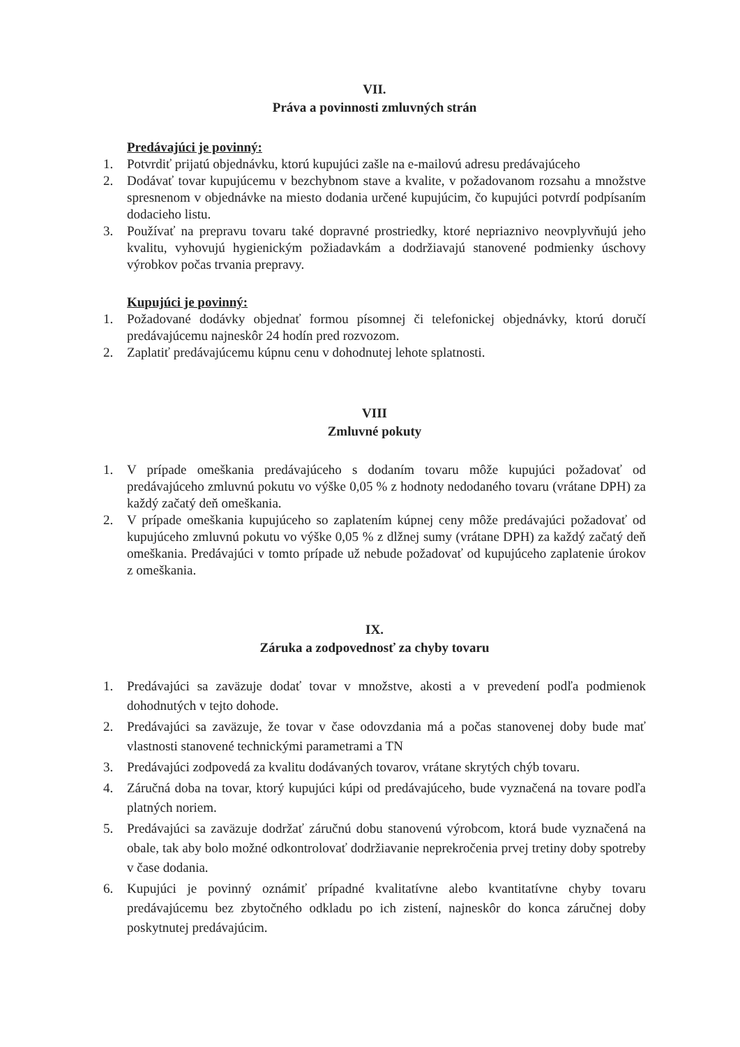VII.
Práva a povinnosti zmluvných strán
Predávajúci je povinný:
1. Potvrdiť prijatú objednávku, ktorú kupujúci zašle na e-mailovú adresu predávajúceho
2. Dodávať tovar kupujúcemu v bezchybnom stave a kvalite, v požadovanom rozsahu a množstve spresnenom v objednávke na miesto dodania určené kupujúcim, čo kupujúci potvrdí podpísaním dodacieho listu.
3. Používať na prepravu tovaru také dopravné prostriedky, ktoré nepriaznivo neovplyvňujú jeho kvalitu, vyhovujú hygienickým požiadavkám a dodržiavajú stanovené podmienky úschovy výrobkov počas trvania prepravy.
Kupujúci je povinný:
1. Požadované dodávky objednať formou písomnej či telefonickej objednávky, ktorú doručí predávajúcemu najneskôr 24 hodín pred rozvozom.
2. Zaplatiť predávajúcemu kúpnu cenu v dohodnutej lehote splatnosti.
VIII
Zmluvné pokuty
1. V prípade omeškania predávajúceho s dodaním tovaru môže kupujúci požadovať od predávajúceho zmluvnú pokutu vo výške 0,05 % z hodnoty nedodaného tovaru (vrátane DPH) za každý začatý deň omeškania.
2. V prípade omeškania kupujúceho so zaplatením kúpnej ceny môže predávajúci požadovať od kupujúceho zmluvnú pokutu vo výške 0,05 % z dlžnej sumy (vrátane DPH) za každý začatý deň omeškania. Predávajúci v tomto prípade už nebude požadovať od kupujúceho zaplatenie úrokov z omeškania.
IX.
Záruka a zodpovednosť za chyby tovaru
1. Predávajúci sa zaväzuje dodať tovar v množstve, akosti a v prevedení podľa podmienok dohodnutých v tejto dohode.
2. Predávajúci sa zaväzuje, že tovar v čase odovzdania má a počas stanovenej doby bude mať vlastnosti stanovené technickými parametrami a TN
3. Predávajúci zodpovedá za kvalitu dodávaných tovarov, vrátane skrytých chýb tovaru.
4. Záručná doba na tovar, ktorý kupujúci kúpi od predávajúceho, bude vyznačená na tovare podľa platných noriem.
5. Predávajúci sa zaväzuje dodržať záručnú dobu stanovenú výrobcom, ktorá bude vyznačená na obale, tak aby bolo možné odkontrolovať dodržiavanie neprekročenia prvej tretiny doby spotreby v čase dodania.
6. Kupujúci je povinný oznámiť prípadné kvalitatívne alebo kvantitatívne chyby tovaru predávajúcemu bez zbytočného odkladu po ich zistení, najneskôr do konca záručnej doby poskytnutej predávajúcim.